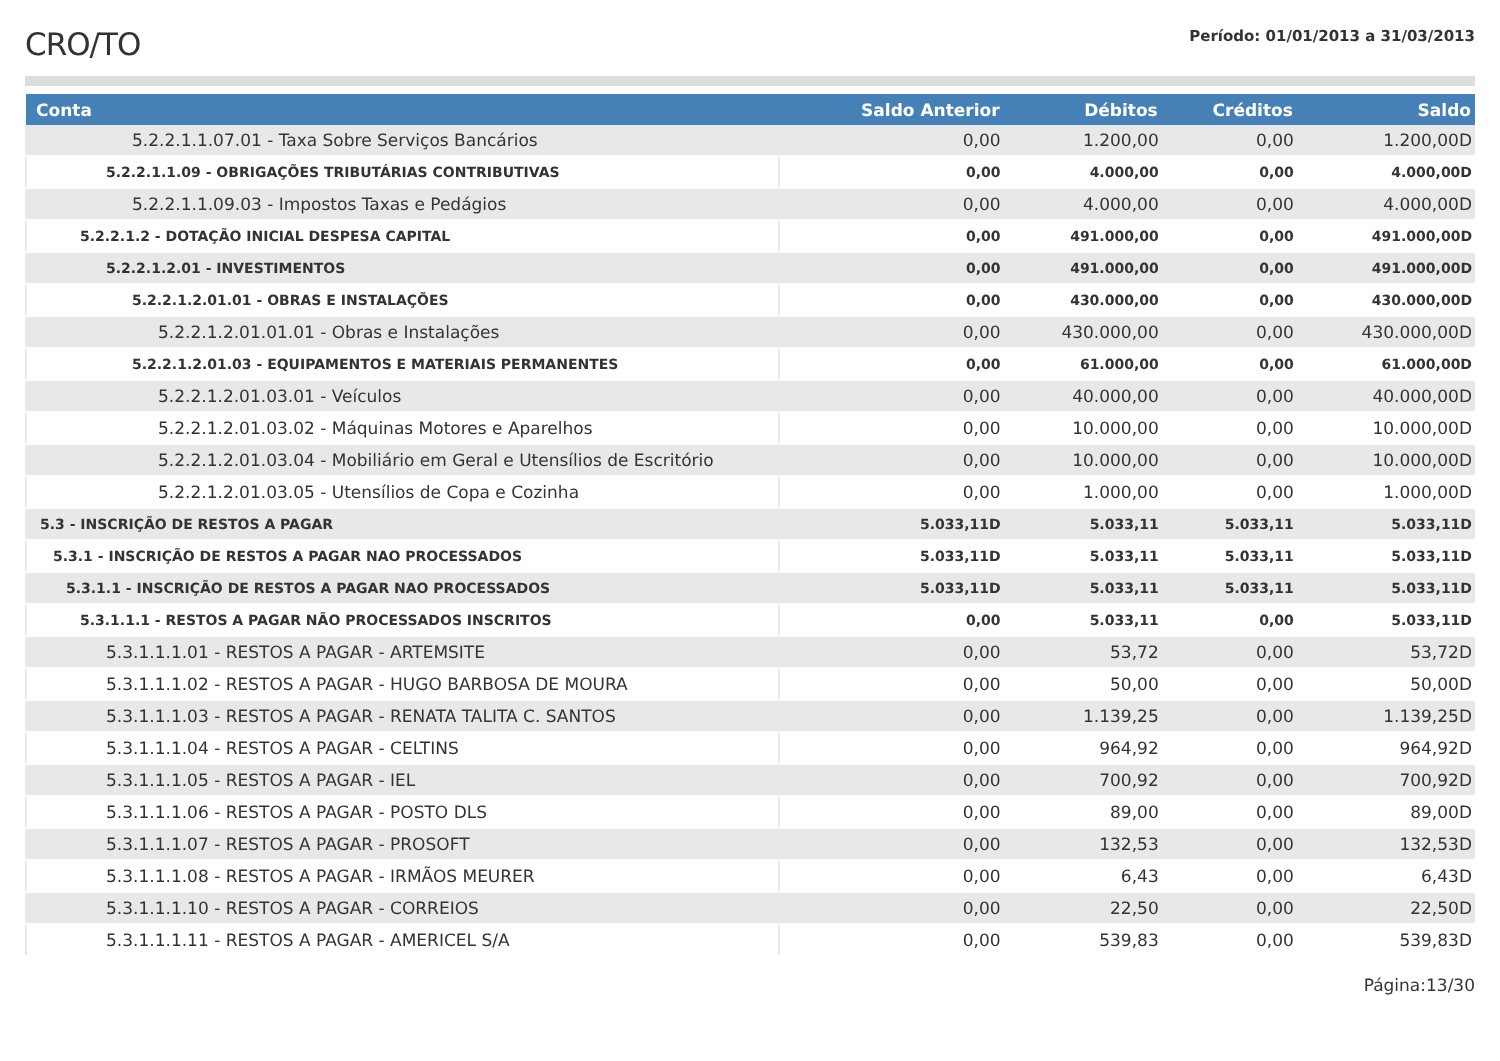CRO/TO
Período: 01/01/2013 a 31/03/2013
| Conta | Saldo Anterior | Débitos | Créditos | Saldo |
| --- | --- | --- | --- | --- |
| 5.2.2.1.1.07.01 - Taxa Sobre Serviços Bancários | 0,00 | 1.200,00 | 0,00 | 1.200,00D |
| 5.2.2.1.1.09 - OBRIGAÇÕES TRIBUTÁRIAS CONTRIBUTIVAS | 0,00 | 4.000,00 | 0,00 | 4.000,00D |
| 5.2.2.1.1.09.03 - Impostos Taxas e Pedágios | 0,00 | 4.000,00 | 0,00 | 4.000,00D |
| 5.2.2.1.2 - DOTAÇÃO INICIAL DESPESA CAPITAL | 0,00 | 491.000,00 | 0,00 | 491.000,00D |
| 5.2.2.1.2.01 - INVESTIMENTOS | 0,00 | 491.000,00 | 0,00 | 491.000,00D |
| 5.2.2.1.2.01.01 - OBRAS E INSTALAÇÕES | 0,00 | 430.000,00 | 0,00 | 430.000,00D |
| 5.2.2.1.2.01.01.01 - Obras e Instalações | 0,00 | 430.000,00 | 0,00 | 430.000,00D |
| 5.2.2.1.2.01.03 - EQUIPAMENTOS E MATERIAIS PERMANENTES | 0,00 | 61.000,00 | 0,00 | 61.000,00D |
| 5.2.2.1.2.01.03.01 - Veículos | 0,00 | 40.000,00 | 0,00 | 40.000,00D |
| 5.2.2.1.2.01.03.02 - Máquinas Motores e Aparelhos | 0,00 | 10.000,00 | 0,00 | 10.000,00D |
| 5.2.2.1.2.01.03.04 - Mobiliário em Geral e Utensílios de Escritório | 0,00 | 10.000,00 | 0,00 | 10.000,00D |
| 5.2.2.1.2.01.03.05 - Utensílios de Copa e Cozinha | 0,00 | 1.000,00 | 0,00 | 1.000,00D |
| 5.3 - INSCRIÇÃO DE RESTOS A PAGAR | 5.033,11D | 5.033,11 | 5.033,11 | 5.033,11D |
| 5.3.1 - INSCRIÇÃO DE RESTOS A PAGAR NAO PROCESSADOS | 5.033,11D | 5.033,11 | 5.033,11 | 5.033,11D |
| 5.3.1.1 - INSCRIÇÃO DE RESTOS A PAGAR NAO PROCESSADOS | 5.033,11D | 5.033,11 | 5.033,11 | 5.033,11D |
| 5.3.1.1.1 - RESTOS A PAGAR NÃO PROCESSADOS INSCRITOS | 0,00 | 5.033,11 | 0,00 | 5.033,11D |
| 5.3.1.1.1.01 - RESTOS A PAGAR - ARTEMSITE | 0,00 | 53,72 | 0,00 | 53,72D |
| 5.3.1.1.1.02 - RESTOS A PAGAR - HUGO BARBOSA DE MOURA | 0,00 | 50,00 | 0,00 | 50,00D |
| 5.3.1.1.1.03 - RESTOS A PAGAR - RENATA TALITA C. SANTOS | 0,00 | 1.139,25 | 0,00 | 1.139,25D |
| 5.3.1.1.1.04 - RESTOS A PAGAR - CELTINS | 0,00 | 964,92 | 0,00 | 964,92D |
| 5.3.1.1.1.05 - RESTOS A PAGAR - IEL | 0,00 | 700,92 | 0,00 | 700,92D |
| 5.3.1.1.1.06 - RESTOS A PAGAR - POSTO DLS | 0,00 | 89,00 | 0,00 | 89,00D |
| 5.3.1.1.1.07 - RESTOS A PAGAR - PROSOFT | 0,00 | 132,53 | 0,00 | 132,53D |
| 5.3.1.1.1.08 - RESTOS A PAGAR - IRMÃOS MEURER | 0,00 | 6,43 | 0,00 | 6,43D |
| 5.3.1.1.1.10 - RESTOS A PAGAR - CORREIOS | 0,00 | 22,50 | 0,00 | 22,50D |
| 5.3.1.1.1.11 - RESTOS A PAGAR - AMERICEL S/A | 0,00 | 539,83 | 0,00 | 539,83D |
Página:13/30